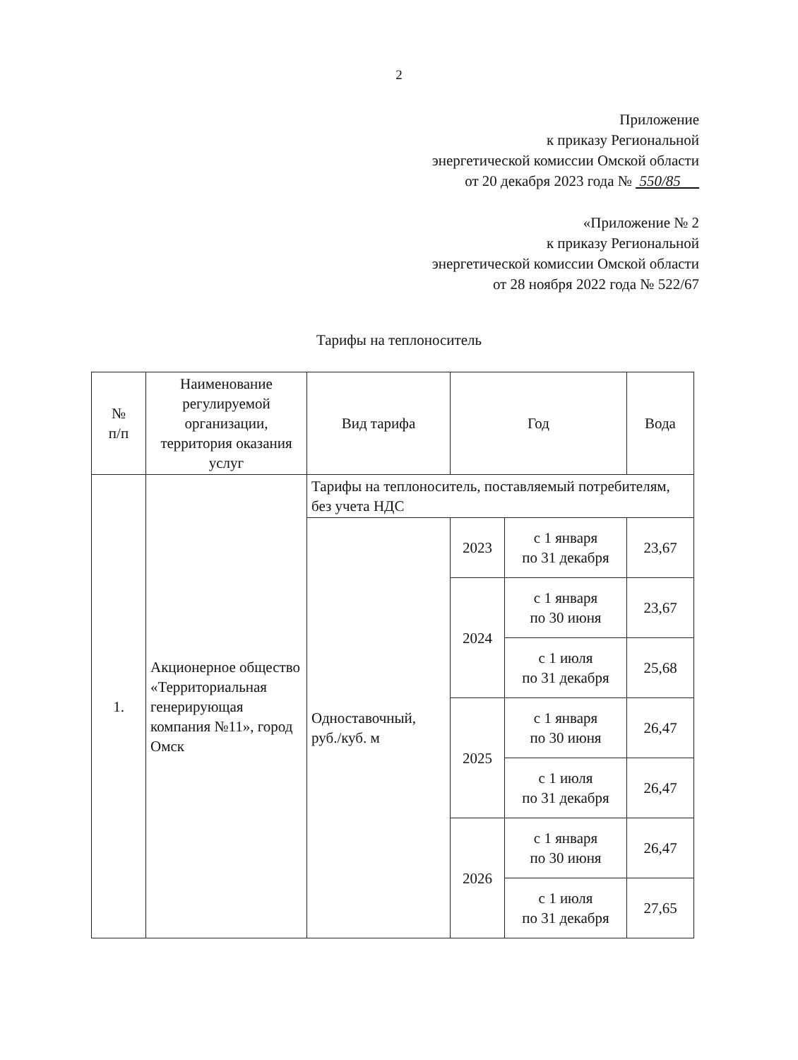2
Приложение
к приказу Региональной
энергетической комиссии Омской области
от 20 декабря 2023 года № 550/85
«Приложение № 2
к приказу Региональной
энергетической комиссии Омской области
от 28 ноября 2022 года № 522/67
Тарифы на теплоноситель
| № п/п | Наименование регулируемой организации, территория оказания услуг | Вид тарифа | Год | | Вода |
| --- | --- | --- | --- | --- | --- |
| 1. | Акционерное общество «Территориальная генерирующая компания №11», город Омск | Тарифы на теплоноситель, поставляемый потребителям, без учета НДС | | | |
| | | Одноставочный, руб./куб. м | 2023 | с 1 января по 31 декабря | 23,67 |
| | | | 2024 | с 1 января по 30 июня | 23,67 |
| | | | | с 1 июля по 31 декабря | 25,68 |
| | | | 2025 | с 1 января по 30 июня | 26,47 |
| | | | | с 1 июля по 31 декабря | 26,47 |
| | | | 2026 | с 1 января по 30 июня | 26,47 |
| | | | | с 1 июля по 31 декабря | 27,65 |